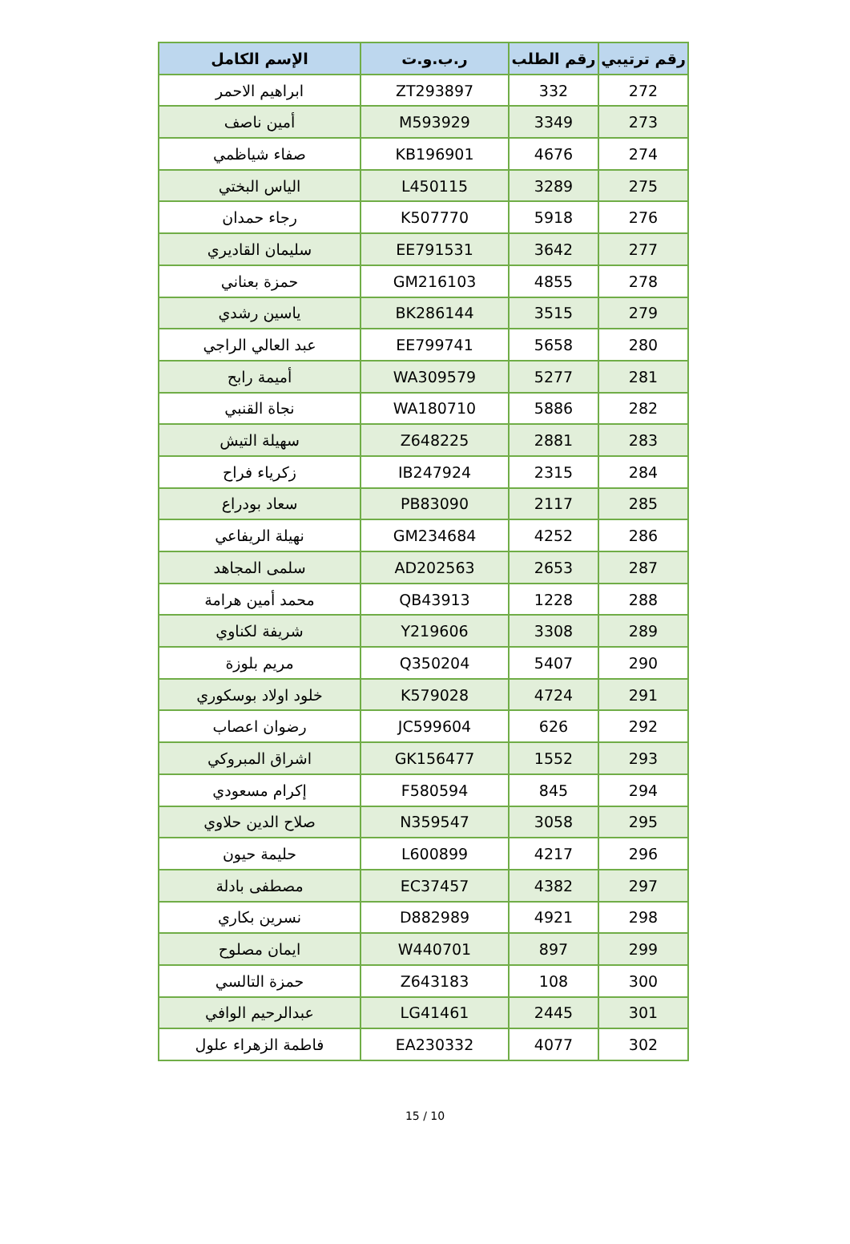| رقم ترتيبي | رقم الطلب | ر.ب.و.ت | الإسم الكامل |
| --- | --- | --- | --- |
| 272 | 332 | ZT293897 | ابراهيم الاحمر |
| 273 | 3349 | M593929 | أمين ناصف |
| 274 | 4676 | KB196901 | صفاء شياظمي |
| 275 | 3289 | L450115 | الياس البختي |
| 276 | 5918 | K507770 | رجاء حمدان |
| 277 | 3642 | EE791531 | سليمان القاديري |
| 278 | 4855 | GM216103 | حمزة بعناني |
| 279 | 3515 | BK286144 | ياسين رشدي |
| 280 | 5658 | EE799741 | عبد العالي الراجي |
| 281 | 5277 | WA309579 | أميمة رابح |
| 282 | 5886 | WA180710 | نجاة القنبي |
| 283 | 2881 | Z648225 | سهيلة التيش |
| 284 | 2315 | IB247924 | زكرياء فراح |
| 285 | 2117 | PB83090 | سعاد بودراع |
| 286 | 4252 | GM234684 | نهيلة الريفاعي |
| 287 | 2653 | AD202563 | سلمى المجاهد |
| 288 | 1228 | QB43913 | محمد أمين هرامة |
| 289 | 3308 | Y219606 | شريفة لكناوي |
| 290 | 5407 | Q350204 | مريم بلوزة |
| 291 | 4724 | K579028 | خلود اولاد بوسكوري |
| 292 | 626 | JC599604 | رضوان اعصاب |
| 293 | 1552 | GK156477 | اشراق المبروكي |
| 294 | 845 | F580594 | إكرام مسعودي |
| 295 | 3058 | N359547 | صلاح الدين حلاوي |
| 296 | 4217 | L600899 | حليمة حيون |
| 297 | 4382 | EC37457 | مصطفى بادلة |
| 298 | 4921 | D882989 | نسرين بكاري |
| 299 | 897 | W440701 | ايمان مصلوح |
| 300 | 108 | Z643183 | حمزة التالسي |
| 301 | 2445 | LG41461 | عبدالرحيم الوافي |
| 302 | 4077 | EA230332 | فاطمة الزهراء علول |
15 / 10